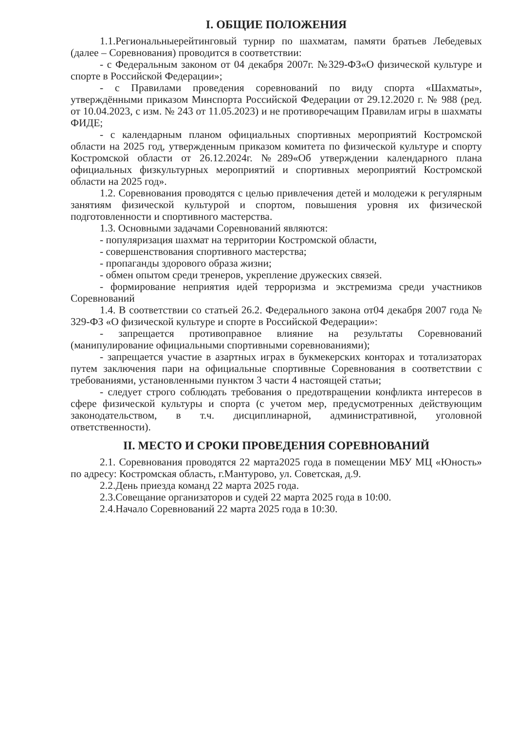I. ОБЩИЕ ПОЛОЖЕНИЯ
1.1.Региональныерейтинговый турнир по шахматам, памяти братьев Лебедевых (далее – Соревнования) проводится в соответствии:
- с Федеральным законом от 04 декабря 2007г. №329-ФЗ«О физической культуре и спорте в Российской Федерации»;
- с Правилами проведения соревнований по виду спорта «Шахматы», утверждёнными приказом Минспорта Российской Федерации от 29.12.2020 г. № 988 (ред. от 10.04.2023, с изм. № 243 от 11.05.2023) и не противоречащим Правилам игры в шахматы ФИДЕ;
- с календарным планом официальных спортивных мероприятий Костромской области на 2025 год, утвержденным приказом комитета по физической культуре и спорту Костромской области от 26.12.2024г. №289«Об утверждении календарного плана официальных физкультурных мероприятий и спортивных мероприятий Костромской области на 2025 год».
1.2. Соревнования проводятся с целью привлечения детей и молодежи к регулярным занятиям физической культурой и спортом, повышения уровня их физической подготовленности и спортивного мастерства.
1.3. Основными задачами Соревнований являются:
- популяризация шахмат на территории Костромской области,
- совершенствования спортивного мастерства;
- пропаганды здорового образа жизни;
- обмен опытом среди тренеров, укрепление дружеских связей.
- формирование неприятия идей терроризма и экстремизма среди участников Соревнований
1.4. В соответствии со статьей 26.2. Федерального закона от04 декабря 2007 года № 329-ФЗ «О физической культуре и спорте в Российской Федерации»:
- запрещается противоправное влияние на результаты Соревнований (манипулирование официальными спортивными соревнованиями);
- запрещается участие в азартных играх в букмекерских конторах и тотализаторах путем заключения пари на официальные спортивные Соревнования в соответствии с требованиями, установленными пунктом 3 части 4 настоящей статьи;
- следует строго соблюдать требования о предотвращении конфликта интересов в сфере физической культуры и спорта (с учетом мер, предусмотренных действующим законодательством, в т.ч. дисциплинарной, административной, уголовной ответственности).
II. МЕСТО И СРОКИ ПРОВЕДЕНИЯ СОРЕВНОВАНИЙ
2.1. Соревнования проводятся 22 марта2025 года в помещении МБУ МЦ «Юность» по адресу: Костромская область, г.Мантурово, ул. Советская, д.9.
2.2.День приезда команд 22 марта 2025 года.
2.3.Совещание организаторов и судей 22 марта 2025 года в 10:00.
2.4.Начало Соревнований 22 марта 2025 года в 10:30.